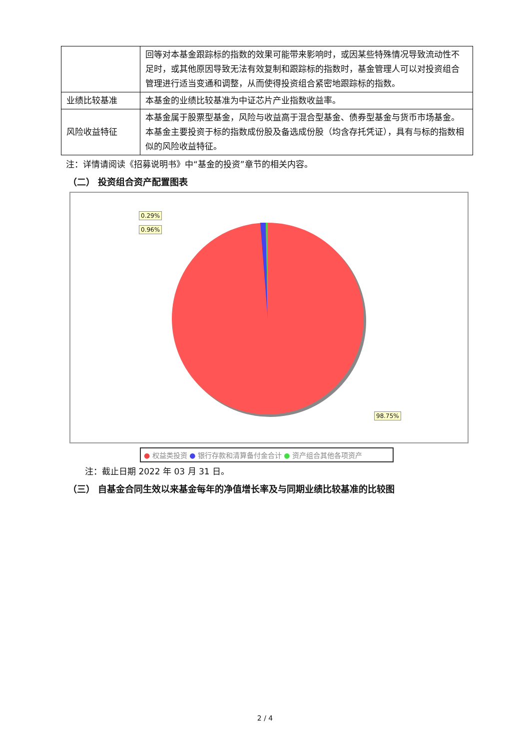| | 回等对本基金跟踪标的指数的效果可能带来影响时，或因某些特殊情况导致流动性不足时，或其他原因导致无法有效复制和跟踪标的指数时，基金管理人可以对投资组合管理进行适当变通和调整，从而使得投资组合紧密地跟踪标的指数。 |
| 业绩比较基准 | 本基金的业绩比较基准为中证芯片产业指数收益率。 |
| 风险收益特征 | 本基金属于股票型基金，风险与收益高于混合型基金、债券型基金与货币市场基金。本基金主要投资于标的指数成份股及备选成份股（均含存托凭证），具有与标的指数相似的风险收益特征。 |
注：详情请阅读《招募说明书》中“基金的投资”章节的相关内容。
（二） 投资组合资产配置图表
0.29%
0.96%
98.75%
● 权益类投资 ● 银行存款和清算备付金合计 ● 资产组合其他各项资产
注：截止日期 2022 年 03 月 31 日。
（三） 自基金合同生效以来基金每年的净值增长率及与同期业绩比较基准的比较图
2 / 4